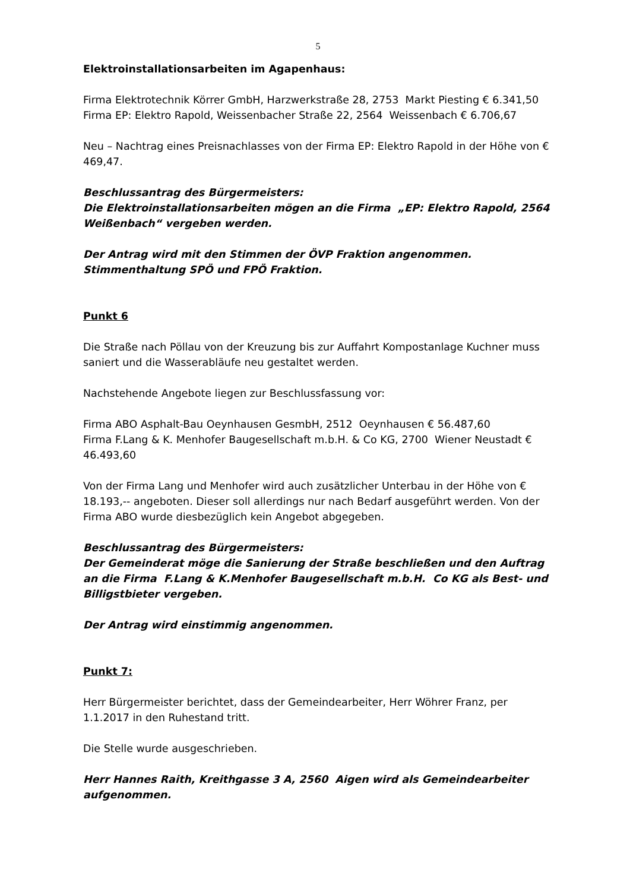5
Elektroinstallationsarbeiten im Agapenhaus:
Firma Elektrotechnik Körrer GmbH, Harzwerkstraße 28, 2753 Markt Piesting € 6.341,50
Firma EP: Elektro Rapold, Weissenbacher Straße 22, 2564 Weissenbach € 6.706,67
Neu – Nachtrag eines Preisnachlasses von der Firma EP: Elektro Rapold in der Höhe von € 469,47.
Beschlussantrag des Bürgermeisters:
Die Elektroinstallationsarbeiten mögen an die Firma „EP: Elektro Rapold, 2564 Weißenbach“ vergeben werden.
Der Antrag wird mit den Stimmen der ÖVP Fraktion angenommen.
Stimmenthaltung SPÖ und FPÖ Fraktion.
Punkt 6
Die Straße nach Pöllau von der Kreuzung bis zur Auffahrt Kompostanlage Kuchner muss saniert und die Wasserabläufe neu gestaltet werden.
Nachstehende Angebote liegen zur Beschlussfassung vor:
Firma ABO Asphalt-Bau Oeynhausen GesmbH, 2512 Oeynhausen € 56.487,60
Firma F.Lang & K. Menhofer Baugesellschaft m.b.H. & Co KG, 2700 Wiener Neustadt € 46.493,60
Von der Firma Lang und Menhofer wird auch zusätzlicher Unterbau in der Höhe von € 18.193,-- angeboten. Dieser soll allerdings nur nach Bedarf ausgeführt werden. Von der Firma ABO wurde diesbezüglich kein Angebot abgegeben.
Beschlussantrag des Bürgermeisters:
Der Gemeinderat möge die Sanierung der Straße beschließen und den Auftrag an die Firma F.Lang & K.Menhofer Baugesellschaft m.b.H. Co KG als Best- und Billigstbieter vergeben.
Der Antrag wird einstimmig angenommen.
Punkt 7:
Herr Bürgermeister berichtet, dass der Gemeindearbeiter, Herr Wöhrer Franz, per 1.1.2017 in den Ruhestand tritt.
Die Stelle wurde ausgeschrieben.
Herr Hannes Raith, Kreithgasse 3 A, 2560 Aigen wird als Gemeindearbeiter aufgenommen.